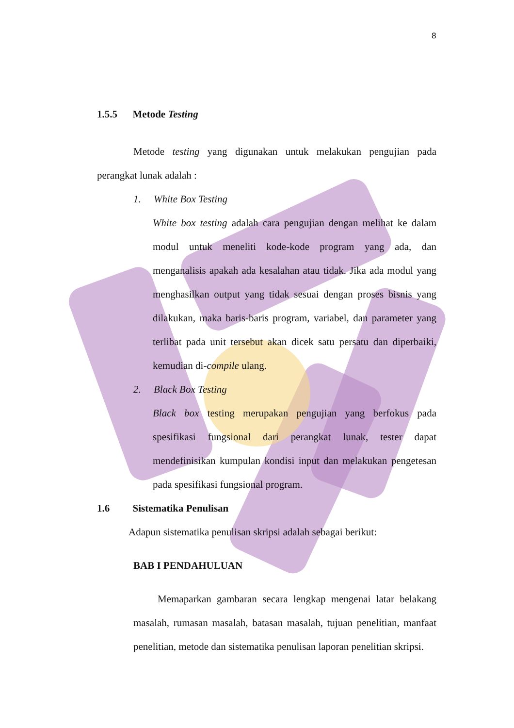8
1.5.5 Metode Testing
Metode testing yang digunakan untuk melakukan pengujian pada perangkat lunak adalah :
1. White Box Testing
White box testing adalah cara pengujian dengan melihat ke dalam modul untuk meneliti kode-kode program yang ada, dan menganalisis apakah ada kesalahan atau tidak. Jika ada modul yang menghasilkan output yang tidak sesuai dengan proses bisnis yang dilakukan, maka baris-baris program, variabel, dan parameter yang terlibat pada unit tersebut akan dicek satu persatu dan diperbaiki, kemudian di-compile ulang.
2. Black Box Testing
Black box testing merupakan pengujian yang berfokus pada spesifikasi fungsional dari perangkat lunak, tester dapat mendefinisikan kumpulan kondisi input dan melakukan pengetesan pada spesifikasi fungsional program.
1.6 Sistematika Penulisan
Adapun sistematika penulisan skripsi adalah sebagai berikut:
BAB I PENDAHULUAN
Memaparkan gambaran secara lengkap mengenai latar belakang masalah, rumasan masalah, batasan masalah, tujuan penelitian, manfaat penelitian, metode dan sistematika penulisan laporan penelitian skripsi.